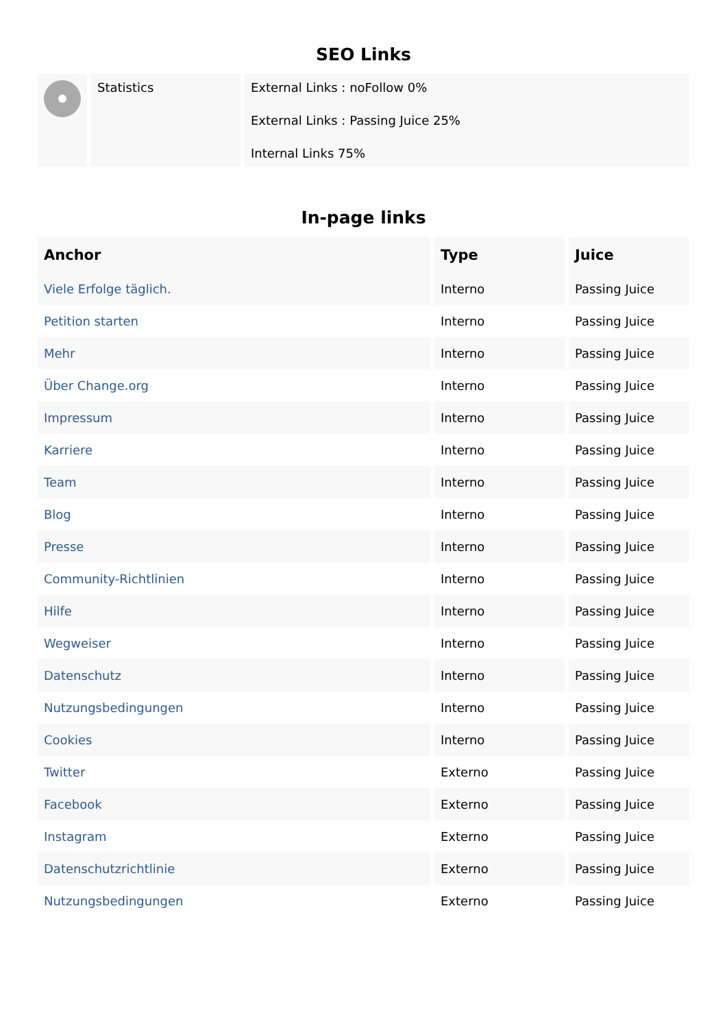SEO Links
| | Statistics | External Links : noFollow 0% External Links : Passing Juice 25% Internal Links 75% |
In-page links
| Anchor | Type | Juice |
| --- | --- | --- |
| Viele Erfolge täglich. | Interno | Passing Juice |
| Petition starten | Interno | Passing Juice |
| Mehr | Interno | Passing Juice |
| Über Change.org | Interno | Passing Juice |
| Impressum | Interno | Passing Juice |
| Karriere | Interno | Passing Juice |
| Team | Interno | Passing Juice |
| Blog | Interno | Passing Juice |
| Presse | Interno | Passing Juice |
| Community-Richtlinien | Interno | Passing Juice |
| Hilfe | Interno | Passing Juice |
| Wegweiser | Interno | Passing Juice |
| Datenschutz | Interno | Passing Juice |
| Nutzungsbedingungen | Interno | Passing Juice |
| Cookies | Interno | Passing Juice |
| Twitter | Externo | Passing Juice |
| Facebook | Externo | Passing Juice |
| Instagram | Externo | Passing Juice |
| Datenschutzrichtlinie | Externo | Passing Juice |
| Nutzungsbedingungen | Externo | Passing Juice |